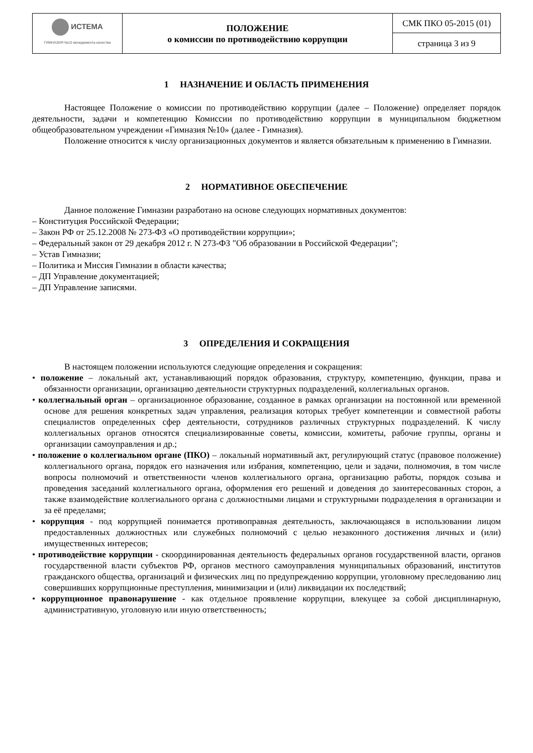| ИСТЕМА ГИМНАЗИЯ №10 менеджмента качества | ПОЛОЖЕНИЕ о комиссии по противодействию коррупции | СМК ПКО 05-2015 (01) |
| | | страница 3 из 9 |
1 НАЗНАЧЕНИЕ И ОБЛАСТЬ ПРИМЕНЕНИЯ
Настоящее Положение о комиссии по противодействию коррупции (далее – Положение) определяет порядок деятельности, задачи и компетенцию Комиссии по противодействию коррупции в муниципальном бюджетном общеобразовательном учреждении «Гимназия №10» (далее - Гимназия).
Положение относится к числу организационных документов и является обязательным к применению в Гимназии.
2 НОРМАТИВНОЕ ОБЕСПЕЧЕНИЕ
Данное положение Гимназии разработано на основе следующих нормативных документов:
– Конституция Российской Федерации;
– Закон РФ от 25.12.2008 № 273-ФЗ «О противодействии коррупции»;
– Федеральный закон от 29 декабря 2012 г. N 273-ФЗ "Об образовании в Российской Федерации";
– Устав Гимназии;
– Политика и Миссия Гимназии в области качества;
– ДП Управление документацией;
– ДП Управление записями.
3 ОПРЕДЕЛЕНИЯ И СОКРАЩЕНИЯ
В настоящем положении используются следующие определения и сокращения:
• положение – локальный акт, устанавливающий порядок образования, структуру, компетенцию, функции, права и обязанности организации, организацию деятельности структурных подразделений, коллегиальных органов.
• коллегиальный орган – организационное образование, созданное в рамках организации на постоянной или временной основе для решения конкретных задач управления, реализация которых требует компетенции и совместной работы специалистов определенных сфер деятельности, сотрудников различных структурных подразделений. К числу коллегиальных органов относятся специализированные советы, комиссии, комитеты, рабочие группы, органы и организации самоуправления и др.;
• положение о коллегиальном органе (ПКО) – локальный нормативный акт, регулирующий статус (правовое положение) коллегиального органа, порядок его назначения или избрания, компетенцию, цели и задачи, полномочия, в том числе вопросы полномочий и ответственности членов коллегиального органа, организацию работы, порядок созыва и проведения заседаний коллегиального органа, оформления его решений и доведения до заинтересованных сторон, а также взаимодействие коллегиального органа с должностными лицами и структурными подразделения в организации и за её пределами;
• коррупция - под коррупцией понимается противоправная деятельность, заключающаяся в использовании лицом предоставленных должностных или служебных полномочий с целью незаконного достижения личных и (или) имущественных интересов;
• противодействие коррупции - скоординированная деятельность федеральных органов государственной власти, органов государственной власти субъектов РФ, органов местного самоуправления муниципальных образований, институтов гражданского общества, организаций и физических лиц по предупреждению коррупции, уголовному преследованию лиц совершивших коррупционные преступления, минимизации и (или) ликвидации их последствий;
• коррупционное правонарушение - как отдельное проявление коррупции, влекущее за собой дисциплинарную, административную, уголовную или иную ответственность;